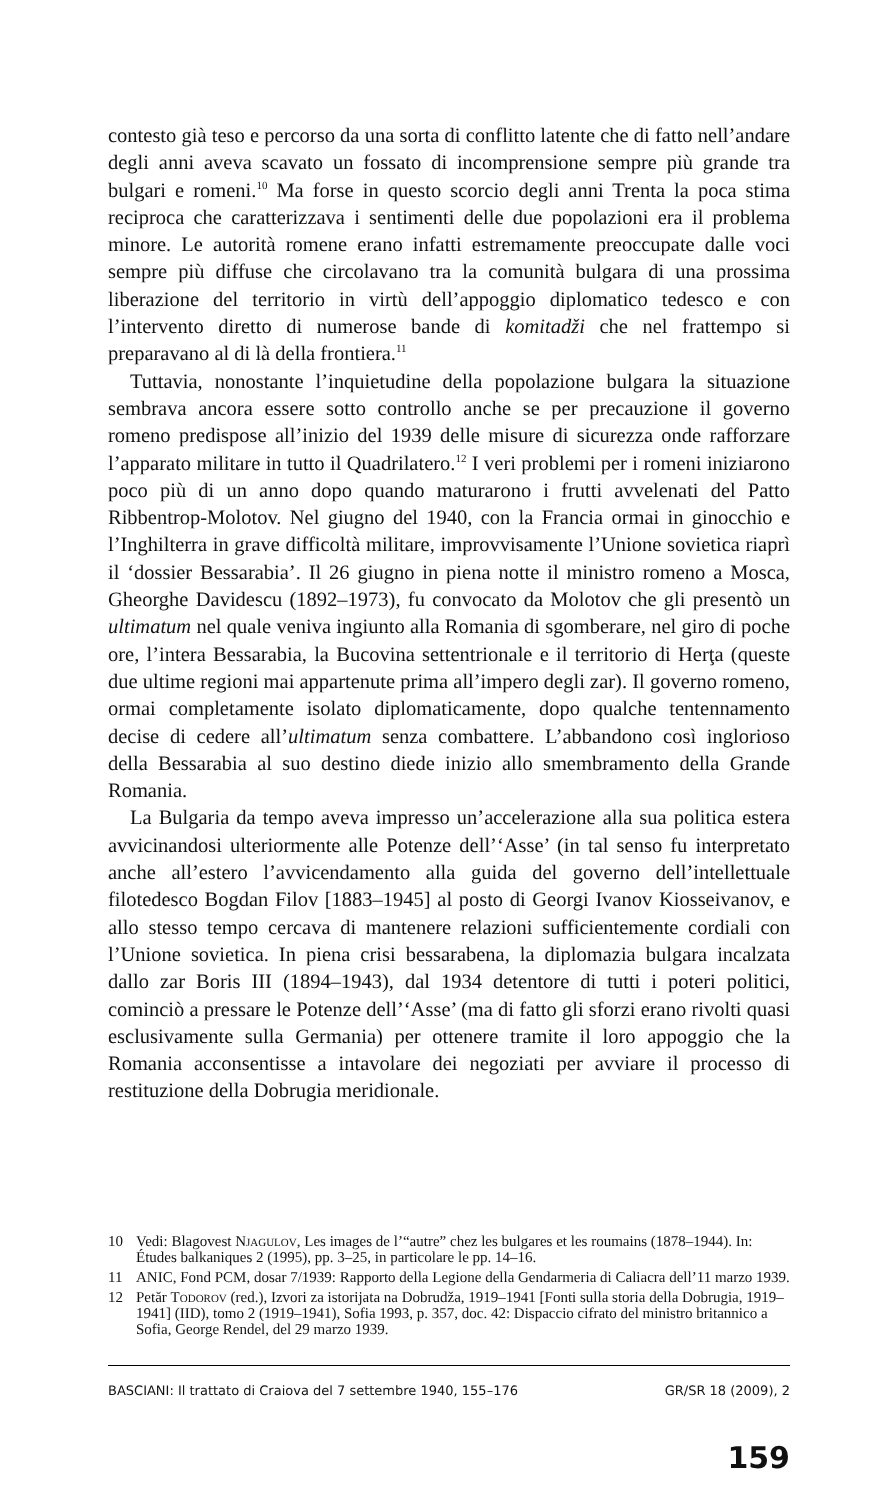contesto già teso e percorso da una sorta di conflitto latente che di fatto nell’andare degli anni aveva scavato un fossato di incomprensione sempre più grande tra bulgari e romeni.<sup>10</sup> Ma forse in questo scorcio degli anni Trenta la poca stima reciproca che caratterizzava i sentimenti delle due popolazioni era il problema minore. Le autorità romene erano infatti estremamente preoccupate dalle voci sempre più diffuse che circolavano tra la comunità bulgara di una prossima liberazione del territorio in virtù dell’appoggio diplomatico tedesco e con l’intervento diretto di numerose bande di komitadži che nel frattempo si preparavano al di là della frontiera.<sup>11</sup>
Tuttavia, nonostante l’inquietudine della popolazione bulgara la situazione sembrava ancora essere sotto controllo anche se per precauzione il governo romeno predispose all’inizio del 1939 delle misure di sicurezza onde rafforzare l’apparato militare in tutto il Quadrilatero.<sup>12</sup> I veri problemi per i romeni iniziarono poco più di un anno dopo quando maturarono i frutti avvelenati del Patto Ribbentrop-Molotov. Nel giugno del 1940, con la Francia ormai in ginocchio e l’Inghilterra in grave difficoltà militare, improvvisamente l’Unione sovietica riaprì il ‘dossier Bessarabia’. Il 26 giugno in piena notte il ministro romeno a Mosca, Gheorghe Davidescu (1892–1973), fu convocato da Molotov che gli presentò un ultimatum nel quale veniva ingiunto alla Romania di sgomberare, nel giro di poche ore, l’intera Bessarabia, la Bucovina settentrionale e il territorio di Herţa (queste due ultime regioni mai appartenute prima all’impero degli zar). Il governo romeno, ormai completamente isolato diplomaticamente, dopo qualche tentennamento decise di cedere all’ultimatum senza combattere. L’abbandono così inglorioso della Bessarabia al suo destino diede inizio allo smembramento della Grande Romania.
La Bulgaria da tempo aveva impresso un’accelerazione alla sua politica estera avvicinandosi ulteriormente alle Potenze dell’‘Asse’ (in tal senso fu interpretato anche all’estero l’avvicendamento alla guida del governo dell’intellettuale filotedesco Bogdan Filov [1883–1945] al posto di Georgi Ivanov Kiosseivanov, e allo stesso tempo cercava di mantenere relazioni sufficientemente cordiali con l’Unione sovietica. In piena crisi bessarabena, la diplomazia bulgara incalzata dallo zar Boris III (1894–1943), dal 1934 detentore di tutti i poteri politici, cominciò a pressare le Potenze dell’‘Asse’ (ma di fatto gli sforzi erano rivolti quasi esclusivamente sulla Germania) per ottenere tramite il loro appoggio che la Romania acconsentisse a intavolare dei negoziati per avviare il processo di restituzione della Dobrugia meridionale.
10 Vedi: Blagovest Njagulov, Les images de l’“autre” chez les bulgares et les roumains (1878–1944). In: Études balkaniques 2 (1995), pp. 3–25, in particolare le pp. 14–16.
11 ANIC, Fond PCM, dosar 7/1939: Rapporto della Legione della Gendarmeria di Caliacra dell’11 marzo 1939.
12 Petăr Todorov (red.), Izvori za istorijata na Dobrudža, 1919–1941 [Fonti sulla storia della Dobrugia, 1919–1941] (IID), tomo 2 (1919–1941), Sofia 1993, p. 357, doc. 42: Dispaccio cifrato del ministro britannico a Sofia, George Rendel, del 29 marzo 1939.
BASCIANI: Il trattato di Craiova del 7 settembre 1940, 155–176 GR/SR 18 (2009), 2
159